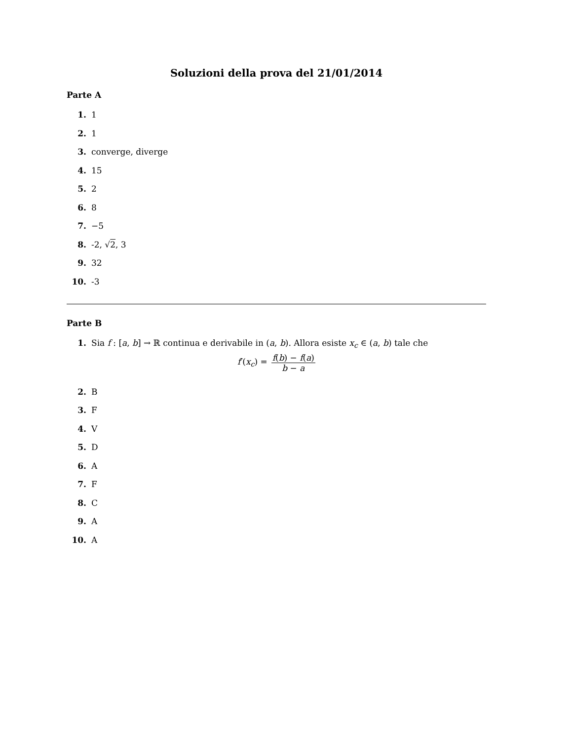Soluzioni della prova del 21/01/2014
Parte A
1. 1
2. 1
3. converge, diverge
4. 15
5. 2
6. 8
7. −5
8. -2, √2, 3
9. 32
10. -3
Parte B
1. Sia f : [a, b] → ℝ continua e derivabile in (a, b). Allora esiste x<sub>c</sub> ∈ (a, b) tale che
f′(x<sub>c</sub>) = f(b) − f(a) b − a
2. B
3. F
4. V
5. D
6. A
7. F
8. C
9. A
10. A